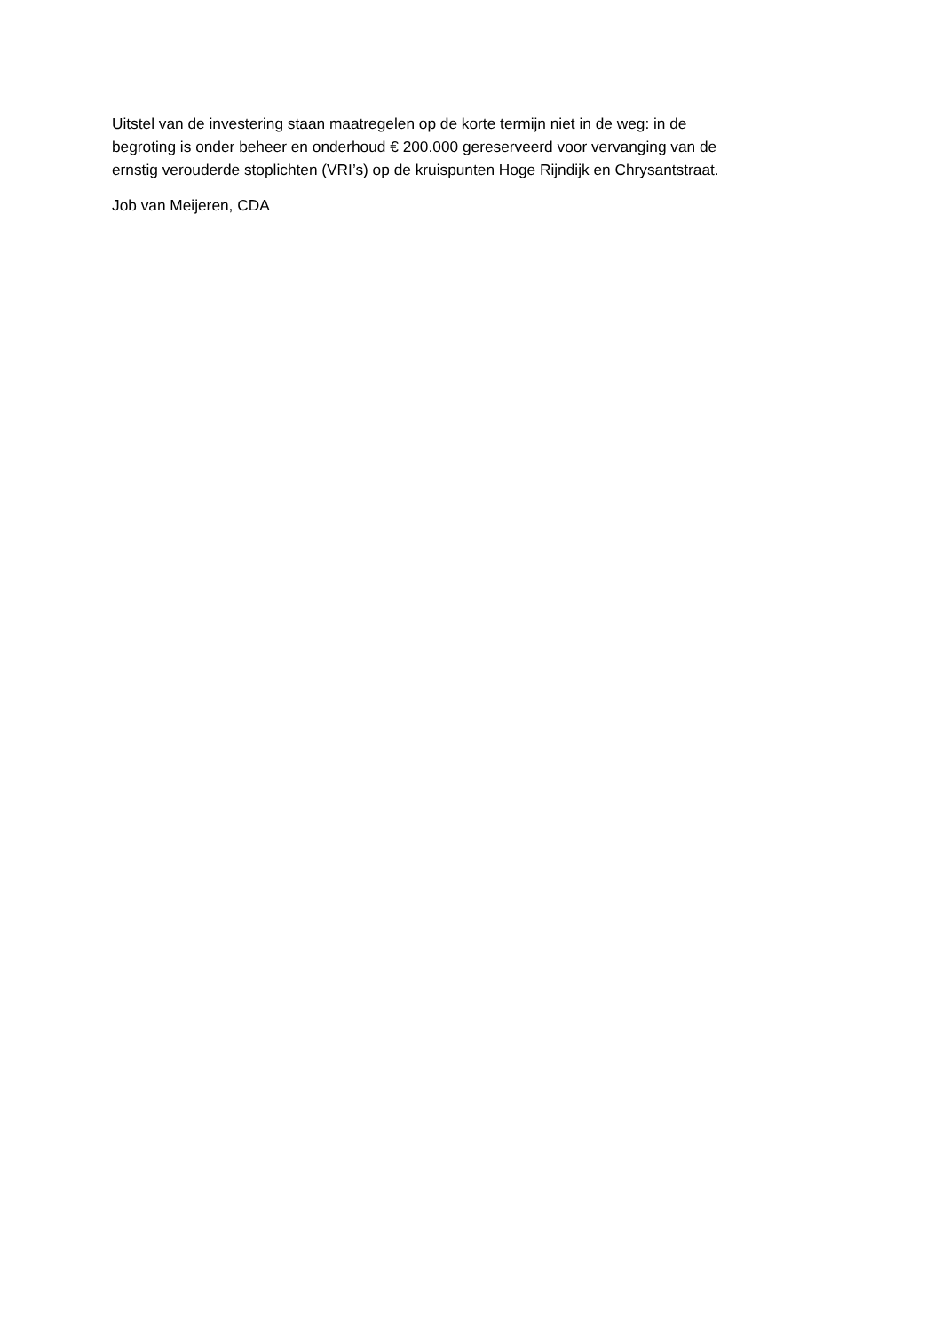Uitstel van de investering staan maatregelen op de korte termijn niet in de weg: in de
begroting is onder beheer en onderhoud € 200.000 gereserveerd voor vervanging van de
ernstig verouderde stoplichten (VRI’s) op de kruispunten Hoge Rijndijk en Chrysantstraat.
Job van Meijeren, CDA